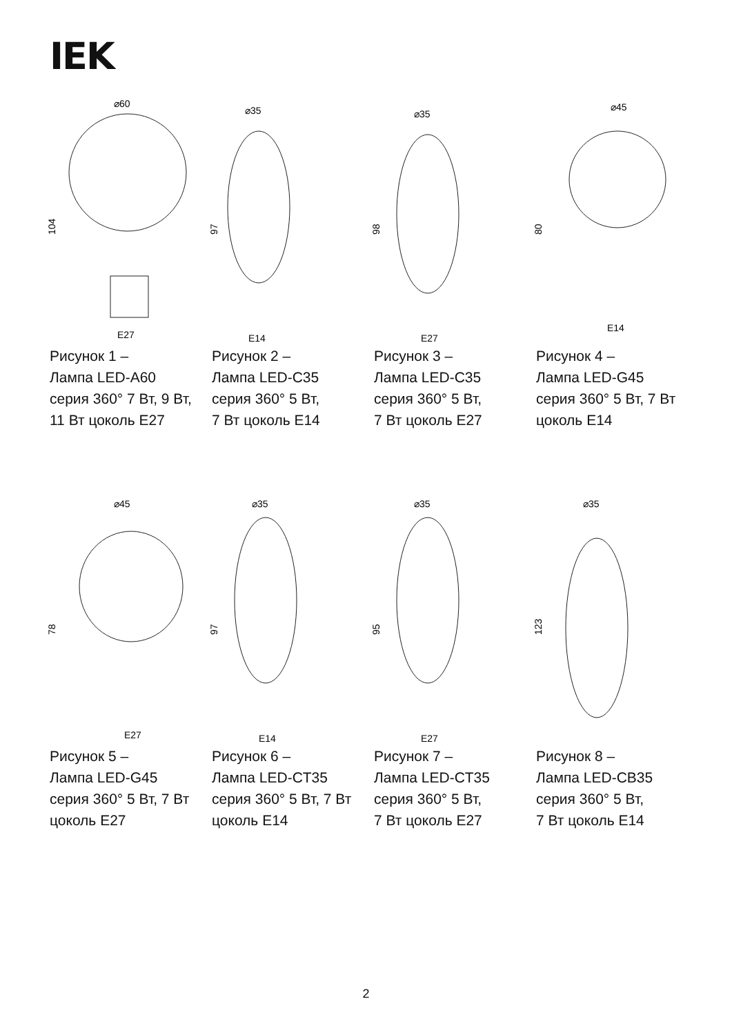IEK
⌀60
104
E27
Рисунок 1 –
Лампа LED-A60
серия 360° 7 Вт, 9 Вт,
11 Вт цоколь E27
⌀35
97
E14
Рисунок 2 –
Лампа LED-C35
серия 360° 5 Вт,
7 Вт цоколь E14
⌀35
98
E27
Рисунок 3 –
Лампа LED-C35
серия 360° 5 Вт,
7 Вт цоколь E27
⌀45
80
E14
Рисунок 4 –
Лампа LED-G45
серия 360° 5 Вт, 7 Вт
цоколь E14
⌀45
78
E27
Рисунок 5 –
Лампа LED-G45
серия 360° 5 Вт, 7 Вт
цоколь E27
⌀35
97
E14
Рисунок 6 –
Лампа LED-CT35
серия 360° 5 Вт, 7 Вт
цоколь E14
⌀35
95
E27
Рисунок 7 –
Лампа LED-CT35
серия 360° 5 Вт,
7 Вт цоколь E27
⌀35
123
Рисунок 8 –
Лампа LED-CB35
серия 360° 5 Вт,
7 Вт цоколь E14
2